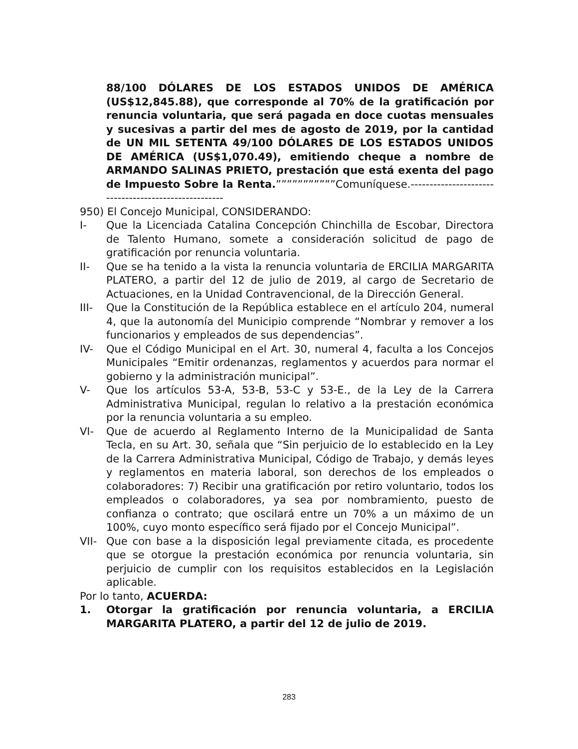88/100 DÓLARES DE LOS ESTADOS UNIDOS DE AMÉRICA (US$12,845.88), que corresponde al 70% de la gratificación por renuncia voluntaria, que será pagada en doce cuotas mensuales y sucesivas a partir del mes de agosto de 2019, por la cantidad de UN MIL SETENTA 49/100 DÓLARES DE LOS ESTADOS UNIDOS DE AMÉRICA (US$1,070.49), emitiendo cheque a nombre de ARMANDO SALINAS PRIETO, prestación que está exenta del pago de Impuesto Sobre la Renta.”””””””””””Comuníquese.-----------------------------------------------------
950) El Concejo Municipal, CONSIDERANDO:
I- Que la Licenciada Catalina Concepción Chinchilla de Escobar, Directora de Talento Humano, somete a consideración solicitud de pago de gratificación por renuncia voluntaria.
II- Que se ha tenido a la vista la renuncia voluntaria de ERCILIA MARGARITA PLATERO, a partir del 12 de julio de 2019, al cargo de Secretario de Actuaciones, en la Unidad Contravencional, de la Dirección General.
III- Que la Constitución de la República establece en el artículo 204, numeral 4, que la autonomía del Municipio comprende “Nombrar y remover a los funcionarios y empleados de sus dependencias”.
IV- Que el Código Municipal en el Art. 30, numeral 4, faculta a los Concejos Municipales “Emitir ordenanzas, reglamentos y acuerdos para normar el gobierno y la administración municipal”.
V- Que los artículos 53-A, 53-B, 53-C y 53-E., de la Ley de la Carrera Administrativa Municipal, regulan lo relativo a la prestación económica por la renuncia voluntaria a su empleo.
VI- Que de acuerdo al Reglamento Interno de la Municipalidad de Santa Tecla, en su Art. 30, señala que “Sin perjuicio de lo establecido en la Ley de la Carrera Administrativa Municipal, Código de Trabajo, y demás leyes y reglamentos en materia laboral, son derechos de los empleados o colaboradores: 7) Recibir una gratificación por retiro voluntario, todos los empleados o colaboradores, ya sea por nombramiento, puesto de confianza o contrato; que oscilará entre un 70% a un máximo de un 100%, cuyo monto específico será fijado por el Concejo Municipal”.
VII- Que con base a la disposición legal previamente citada, es procedente que se otorgue la prestación económica por renuncia voluntaria, sin perjuicio de cumplir con los requisitos establecidos en la Legislación aplicable.
Por lo tanto, ACUERDA:
1. Otorgar la gratificación por renuncia voluntaria, a ERCILIA MARGARITA PLATERO, a partir del 12 de julio de 2019.
283